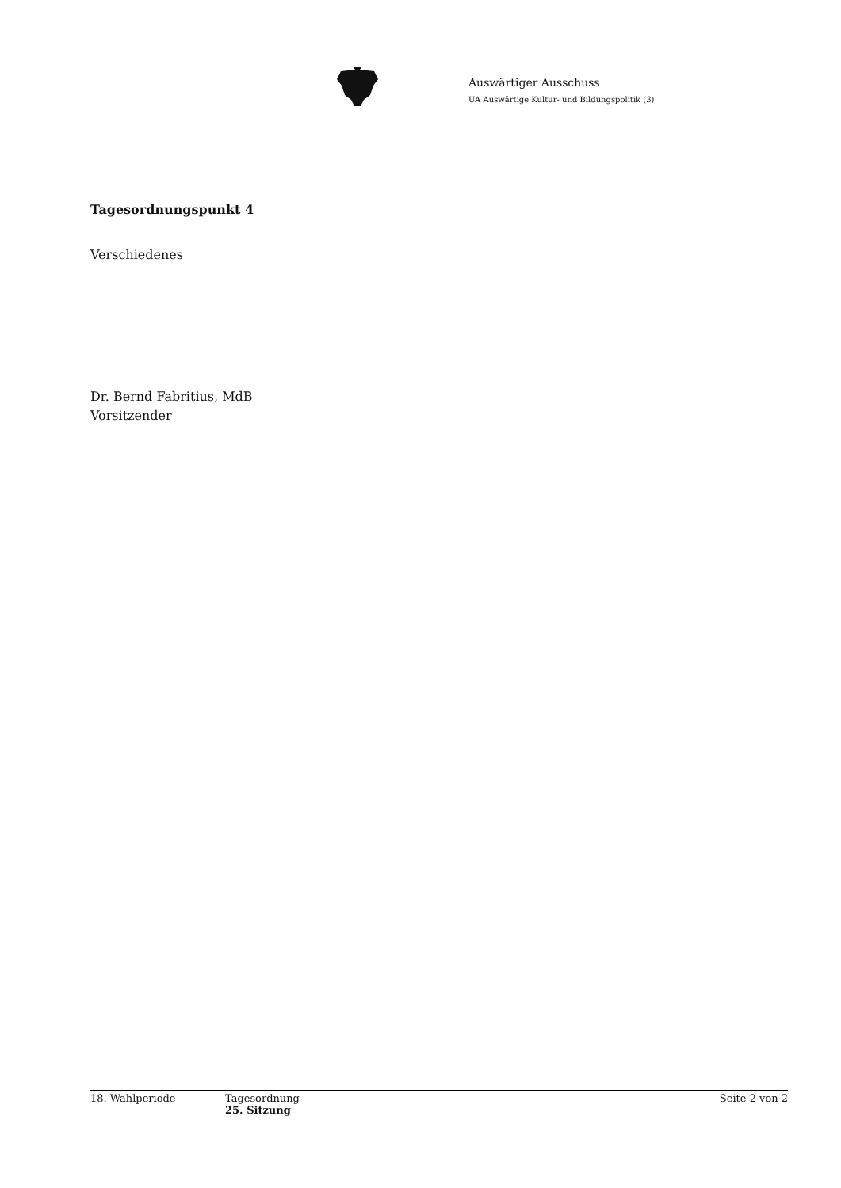Auswärtiger Ausschuss
UA Auswärtige Kultur- und Bildungspolitik (3)
Tagesordnungspunkt 4
Verschiedenes
Dr. Bernd Fabritius, MdB
Vorsitzender
18. Wahlperiode Tagesordnung
25. Sitzung
Seite 2 von 2